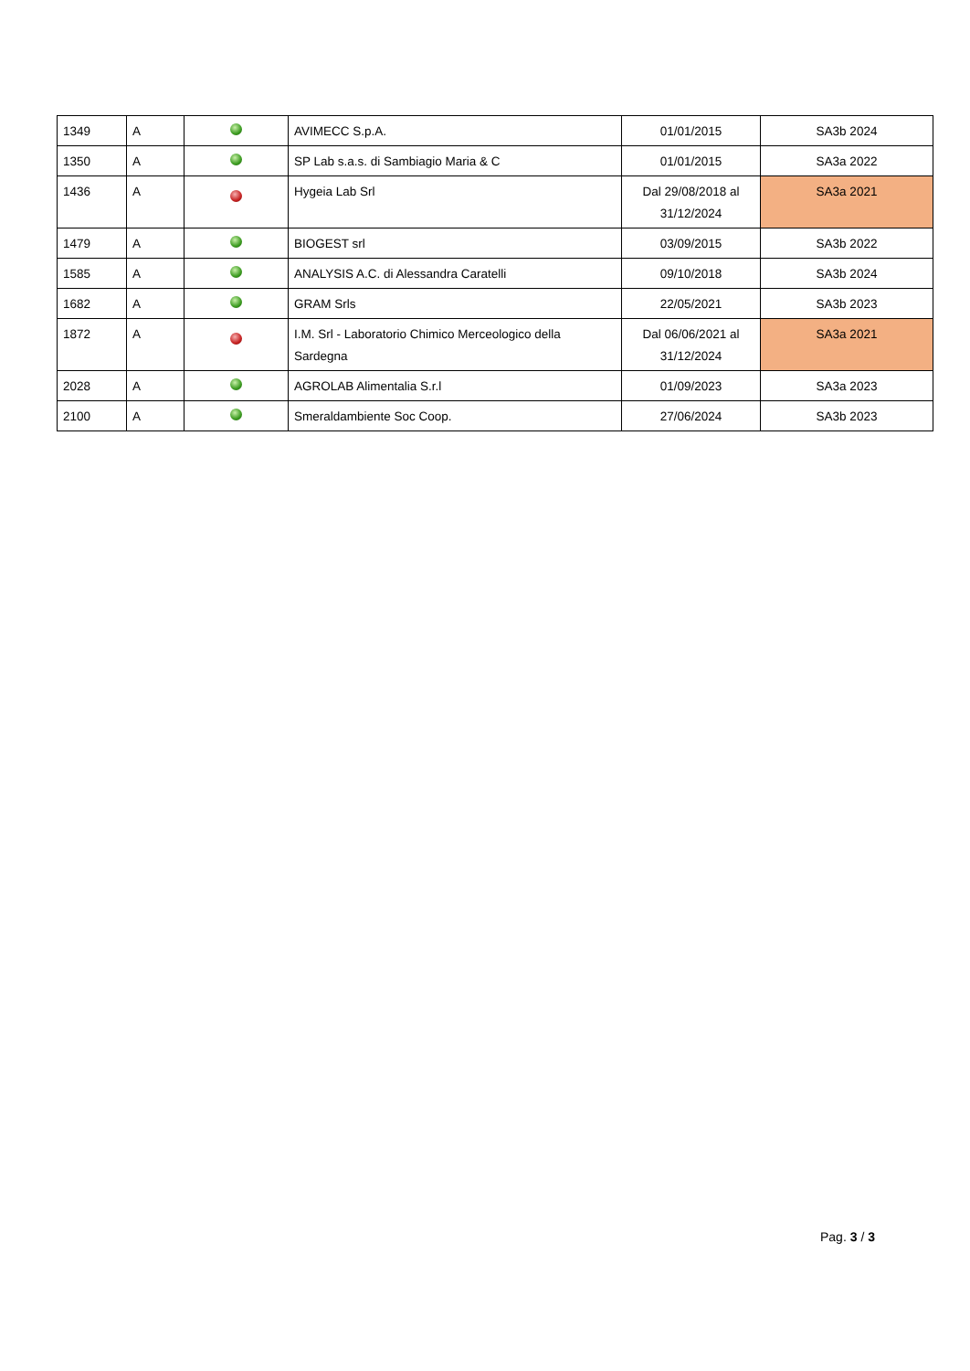| 1349 | A | | AVIMECC S.p.A. | 01/01/2015 | SA3b 2024 |
| 1350 | A | | SP Lab s.a.s. di Sambiagio Maria & C | 01/01/2015 | SA3a 2022 |
| 1436 | A | | Hygeia Lab Srl | Dal 29/08/2018 al 31/12/2024 | SA3a 2021 |
| 1479 | A | | BIOGEST srl | 03/09/2015 | SA3b 2022 |
| 1585 | A | | ANALYSIS A.C. di Alessandra Caratelli | 09/10/2018 | SA3b 2024 |
| 1682 | A | | GRAM Srls | 22/05/2021 | SA3b 2023 |
| 1872 | A | | I.M. Srl - Laboratorio Chimico Merceologico della Sardegna | Dal 06/06/2021 al 31/12/2024 | SA3a 2021 |
| 2028 | A | | AGROLAB Alimentalia S.r.l | 01/09/2023 | SA3a 2023 |
| 2100 | A | | Smeraldambiente Soc Coop. | 27/06/2024 | SA3b 2023 |
Pag. 3 / 3